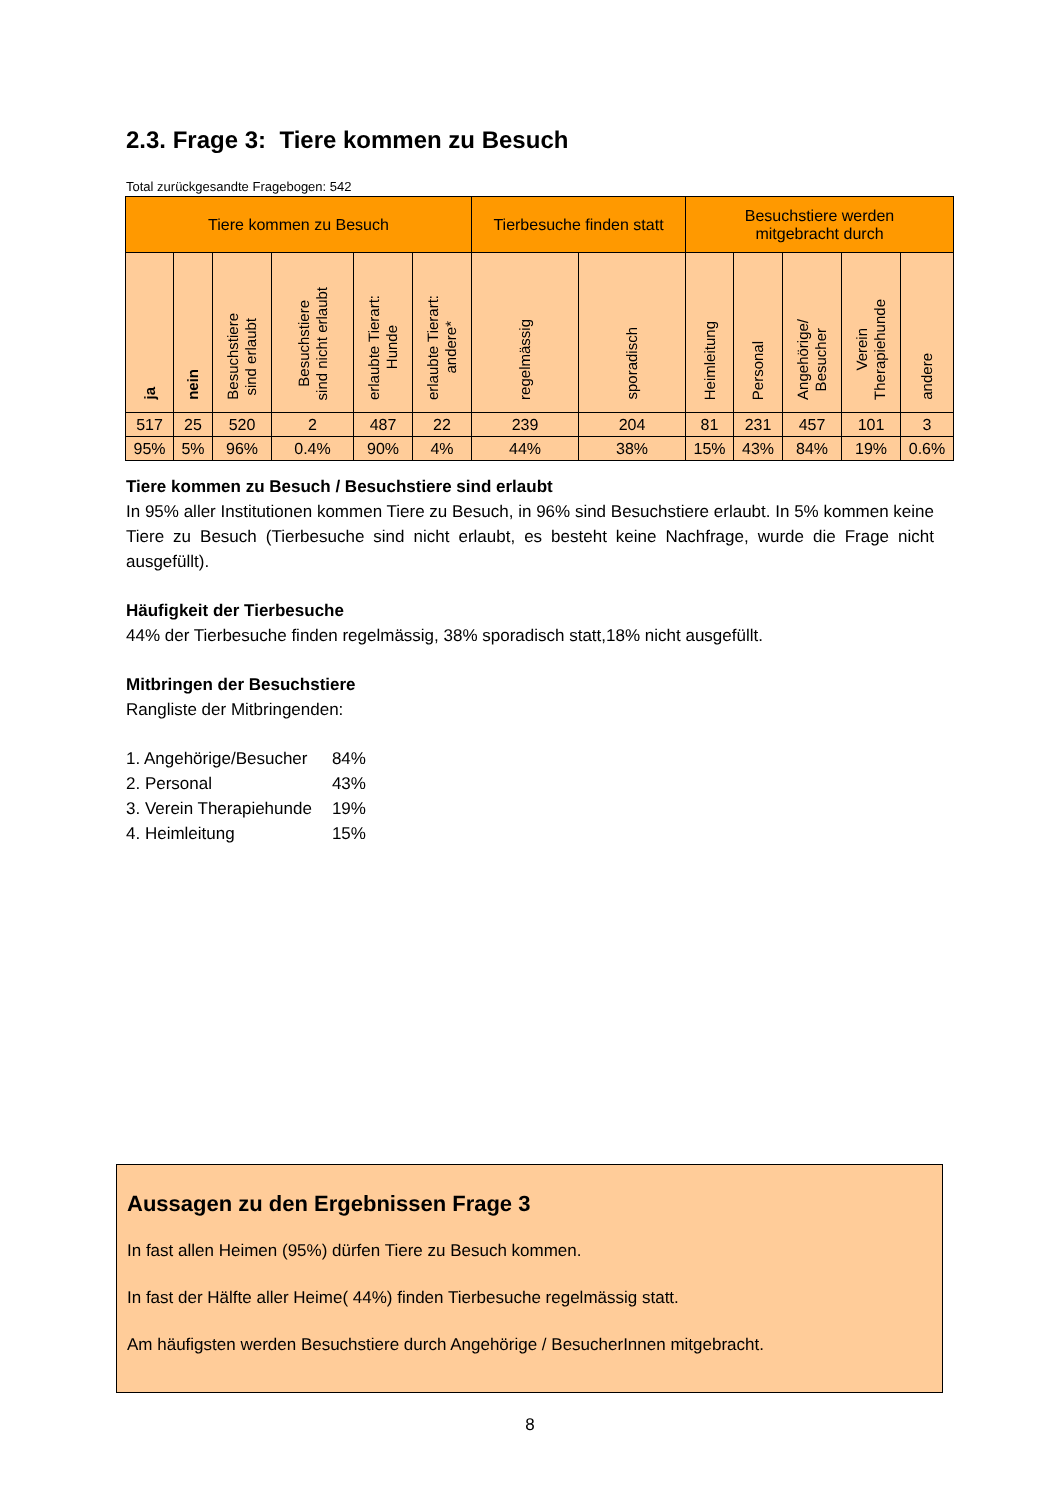2.3. Frage 3: Tiere kommen zu Besuch
Total zurückgesandte Fragebogen: 542
| Tiere kommen zu Besuch | | | | | | Tierbesuche finden statt | | Besuchstiere werden mitgebracht durch | | | | |
| --- | --- | --- | --- | --- | --- | --- | --- | --- | --- | --- | --- | --- |
| ja | nein | Besuchstiere sind erlaubt | Besuchstiere sind nicht erlaubt | erlaubte Tierart: Hunde | erlaubte Tierart: andere* | regelmässig | sporadisch | Heimleitung | Personal | Angehörige/ Besucher | Verein Therapiehunde | andere |
| 517 | 25 | 520 | 2 | 487 | 22 | 239 | 204 | 81 | 231 | 457 | 101 | 3 |
| 95% | 5% | 96% | 0.4% | 90% | 4% | 44% | 38% | 15% | 43% | 84% | 19% | 0.6% |
Tiere kommen zu Besuch / Besuchstiere sind erlaubt
In 95% aller Institutionen kommen Tiere zu Besuch, in 96% sind Besuchstiere erlaubt. In 5% kommen keine Tiere zu Besuch (Tierbesuche sind nicht erlaubt, es besteht keine Nachfrage, wurde die Frage nicht ausgefüllt).
Häufigkeit der Tierbesuche
44% der Tierbesuche finden regelmässig, 38% sporadisch statt,18% nicht ausgefüllt.
Mitbringen der Besuchstiere
Rangliste der Mitbringenden:
| 1. Angehörige/Besucher | 84% |
| 2. Personal | 43% |
| 3. Verein Therapiehunde | 19% |
| 4. Heimleitung | 15% |
Aussagen zu den Ergebnissen Frage 3
In fast allen Heimen (95%) dürfen Tiere zu Besuch kommen.
In fast der Hälfte aller Heime( 44%) finden Tierbesuche regelmässig statt.
Am häufigsten werden Besuchstiere durch Angehörige / BesucherInnen mitgebracht.
8